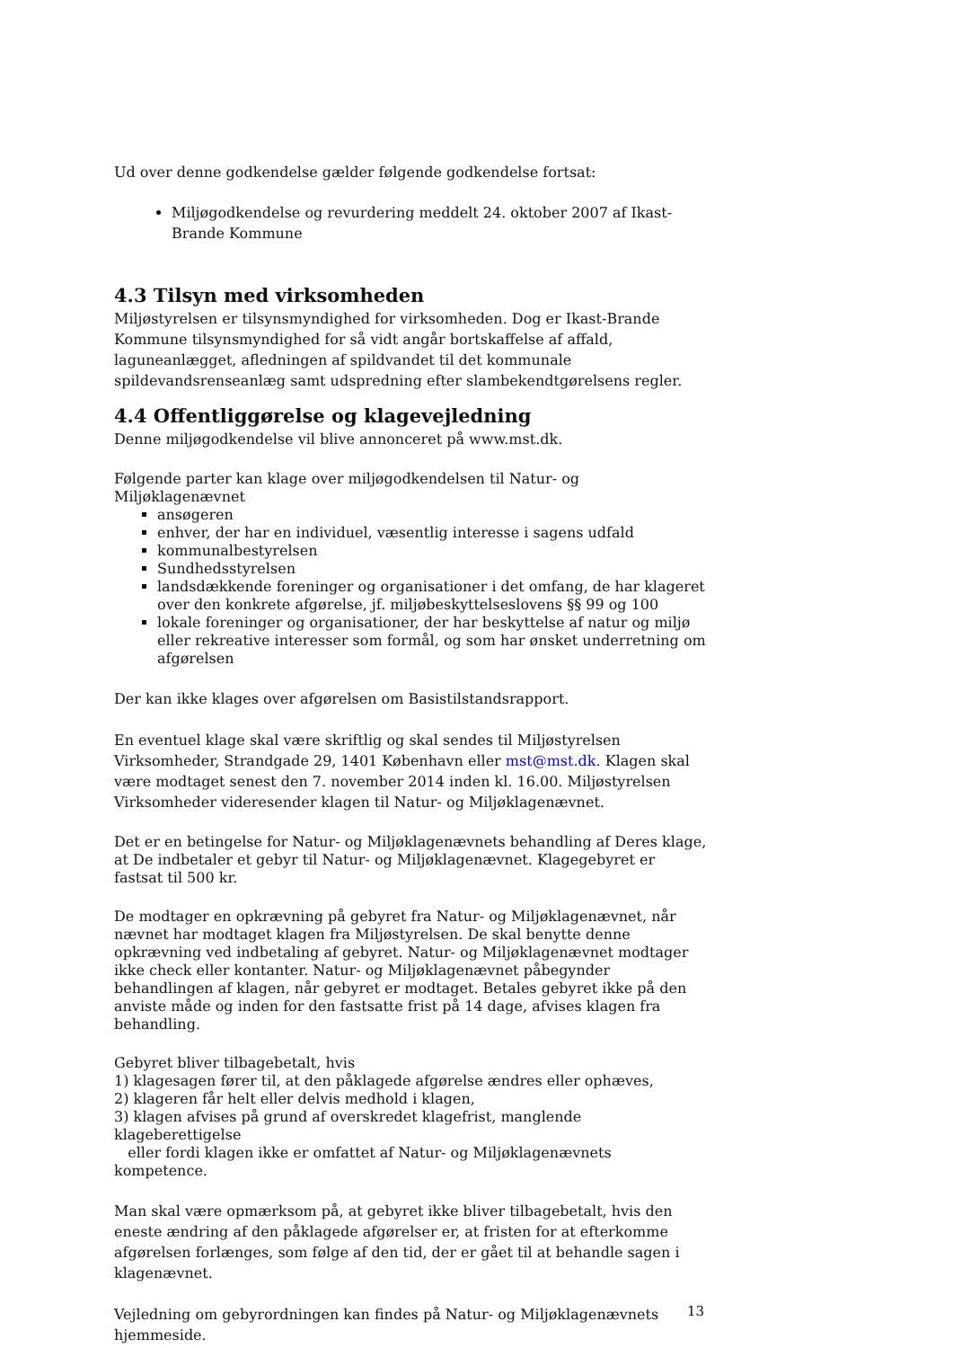Ud over denne godkendelse gælder følgende godkendelse fortsat:
Miljøgodkendelse og revurdering meddelt 24. oktober 2007 af Ikast-Brande Kommune
4.3 Tilsyn med virksomheden
Miljøstyrelsen er tilsynsmyndighed for virksomheden. Dog er Ikast-Brande Kommune tilsynsmyndighed for så vidt angår bortskaffelse af affald, laguneanlægget, afledningen af spildvandet til det kommunale spildevandsrenseanlæg samt udspredning efter slambekendtgørelsens regler.
4.4 Offentliggørelse og klagevejledning
Denne miljøgodkendelse vil blive annonceret på www.mst.dk.
Følgende parter kan klage over miljøgodkendelsen til Natur- og Miljøklagenævnet
ansøgeren
enhver, der har en individuel, væsentlig interesse i sagens udfald
kommunalbestyrelsen
Sundhedsstyrelsen
landsdækkende foreninger og organisationer i det omfang, de har klageret over den konkrete afgørelse, jf. miljøbeskyttelseslovens §§ 99 og 100
lokale foreninger og organisationer, der har beskyttelse af natur og miljø eller rekreative interesser som formål, og som har ønsket underretning om afgørelsen
Der kan ikke klages over afgørelsen om Basistilstandsrapport.
En eventuel klage skal være skriftlig og skal sendes til Miljøstyrelsen Virksomheder, Strandgade 29, 1401 København eller mst@mst.dk. Klagen skal være modtaget senest den 7. november 2014 inden kl. 16.00. Miljøstyrelsen Virksomheder videresender klagen til Natur- og Miljøklagenævnet.
Det er en betingelse for Natur- og Miljøklagenævnets behandling af Deres klage, at De indbetaler et gebyr til Natur- og Miljøklagenævnet. Klagegebyret er fastsat til 500 kr.
De modtager en opkrævning på gebyret fra Natur- og Miljøklagenævnet, når nævnet har modtaget klagen fra Miljøstyrelsen. De skal benytte denne opkrævning ved indbetaling af gebyret. Natur- og Miljøklagenævnet modtager ikke check eller kontanter. Natur- og Miljøklagenævnet påbegynder behandlingen af klagen, når gebyret er modtaget. Betales gebyret ikke på den anviste måde og inden for den fastsatte frist på 14 dage, afvises klagen fra behandling.
Gebyret bliver tilbagebetalt, hvis
1) klagesagen fører til, at den påklagede afgørelse ændres eller ophæves,
2) klageren får helt eller delvis medhold i klagen,
3) klagen afvises på grund af overskredet klagefrist, manglende klageberettigelse
eller fordi klagen ikke er omfattet af Natur- og Miljøklagenævnets kompetence.
Man skal være opmærksom på, at gebyret ikke bliver tilbagebetalt, hvis den eneste ændring af den påklagede afgørelser er, at fristen for at efterkomme afgørelsen forlænges, som følge af den tid, der er gået til at behandle sagen i klagenævnet.
Vejledning om gebyrordningen kan findes på Natur- og Miljøklagenævnets hjemmeside.
13